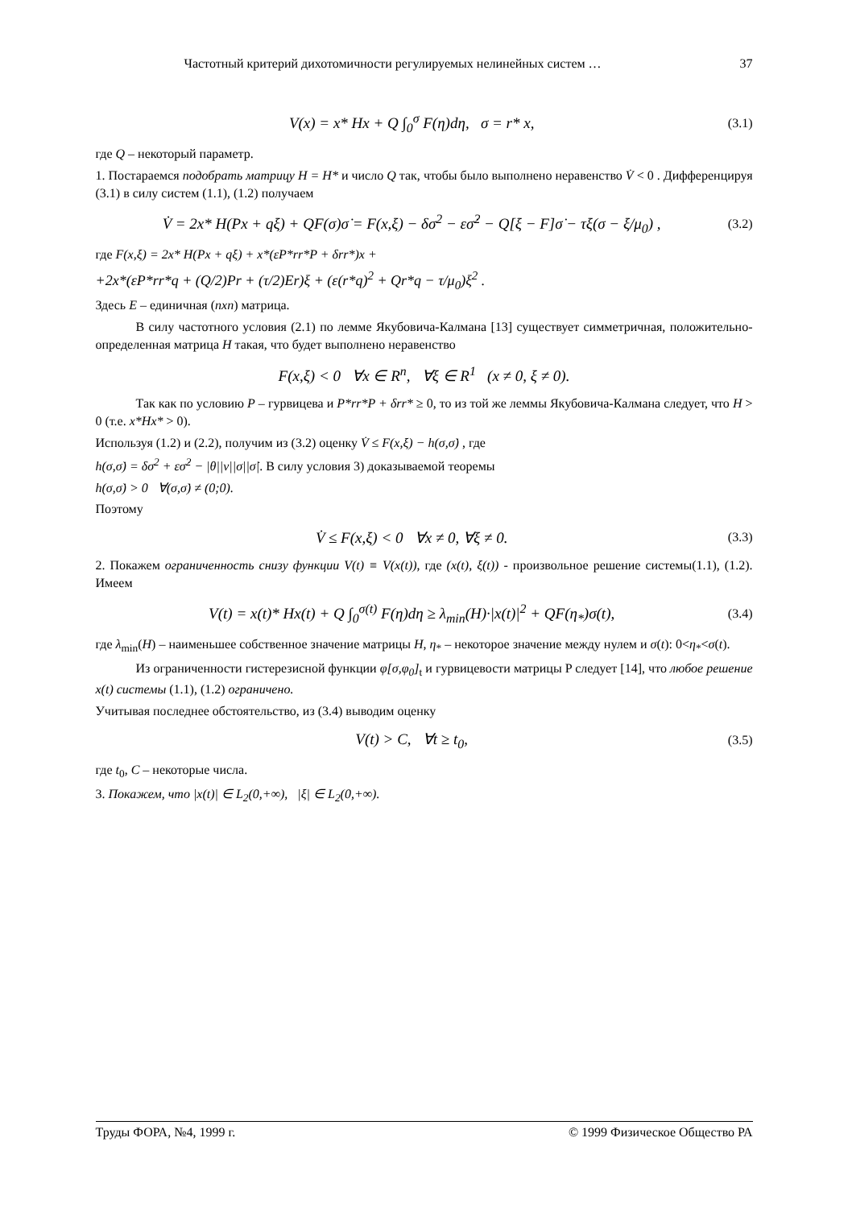Частотный критерий дихотомичности регулируемых нелинейных систем … 37
V(x) = x* Hx + Q ∫<sub>0</sub><sup>σ</sup> F(η)dη, σ = r* x, (3.1)
где Q – некоторый параметр.
1. Постараемся подобрать матрицу H = H* и число Q так, чтобы было выполнено неравенство V̇ < 0 . Дифференцируя (3.1) в силу систем (1.1), (1.2) получаем
V̇ = 2x* H(Px + qξ) + QF(σ)σ̇ = F(x,ξ) − δσ<sup>2</sup> − εσ̇<sup>2</sup> − Q[ξ − F]σ̇ − τξ(σ − ξ/μ<sub>0</sub>) , (3.2)
где F(x,ξ) = 2x* H(Px + qξ) + x*(εP*rr*P + δrr*)x +
+2x*(εP*rr*q + (Q/2)Pr + (τ/2)Er)ξ + (ε(r*q)<sup>2</sup> + Qr*q − τ/μ<sub>0</sub>)ξ<sup>2</sup> .
Здесь E – единичная (nxn) матрица.
В силу частотного условия (2.1) по лемме Якубовича-Калмана [13] существует симметричная, положительно-определенная матрица H такая, что будет выполнено неравенство
F(x,ξ) < 0 ∀x ∈ R<sup>n</sup>, ∀ξ ∈ R<sup>1</sup> (x ≠ 0, ξ ≠ 0).
Так как по условию P – гурвицева и P*rr*P + δrr* ≥ 0, то из той же леммы Якубовича-Калмана следует, что H > 0 (т.е. x*Hx* > 0).
Используя (1.2) и (2.2), получим из (3.2) оценку V̇ ≤ F(x,ξ) − h(σ,σ̇) , где
h(σ,σ̇) = δσ<sup>2</sup> + εσ̇<sup>2</sup> − |θ||ν||σ||σ̇|. В силу условия 3) доказываемой теоремы
h(σ,σ̇) > 0 ∀(σ,σ̇) ≠ (0;0).
Поэтому
V̇ ≤ F(x,ξ) < 0 ∀x ≠ 0, ∀ξ ≠ 0. (3.3)
2. Покажем ограниченность снизу функции V(t) ≡ V(x(t)), где (x(t), ξ(t)) - произвольное решение системы(1.1), (1.2). Имеем
V(t) = x(t)* Hx(t) + Q ∫<sub>0</sub><sup>σ(t)</sup> F(η)dη ≥ λ<sub>min</sub>(H)·|x(t)|<sup>2</sup> + QF(η<sub>*</sub>)σ(t), (3.4)
где λ<sub>min</sub>(H) – наименьшее собственное значение матрицы H, η<sub>*</sub> – некоторое значение между нулем и σ(t): 0<η<sub>*</sub><σ(t).
Из ограниченности гистерезисной функции φ[σ,φ<sub>0</sub>]<sub>t</sub> и гурвицевости матрицы P следует [14], что любое решение x(t) системы (1.1), (1.2) ограничено.
Учитывая последнее обстоятельство, из (3.4) выводим оценку
V(t) > C, ∀t ≥ t<sub>0</sub>, (3.5)
где t<sub>0</sub>, C – некоторые числа.
3. Покажем, что |x(t)| ∈ L<sub>2</sub>(0,+∞), |ξ| ∈ L<sub>2</sub>(0,+∞).
Труды ФОРА, №4, 1999 г. © 1999 Физическое Общество РА